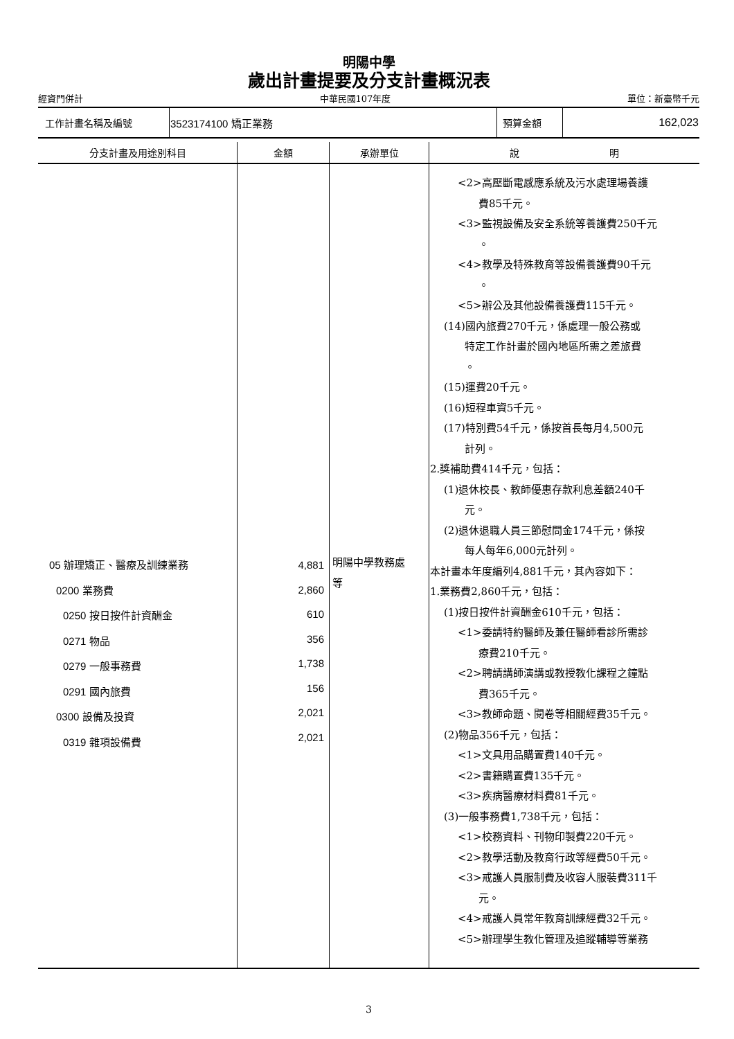明陽中學
歲出計畫提要及分支計畫概況表
經資門併計 中華民國107年度 單位：新臺幣千元
| 工作計畫名稱及編號 | 3523174100 矯正業務 | 預算金額 | 162,023 |
| 分支計畫及用途別科目 | 金額 | 承辦單位 | 說 明 |
| --- | --- | --- | --- |
| 05 辦理矯正、醫療及訓練業務 0200 業務費 0250 按日按件計資酬金 0271 物品 0279 一般事務費 0291 國內旅費 0300 設備及投資 0319 雜項設備費 | 4,881 2,860 610 356 1,738 156 2,021 2,021 | 明陽中學教務處 等 | <2>高壓斷電感應系統及污水處理場養護 費85千元。 <3>監視設備及安全系統等養護費250千元 。 <4>教學及特殊教育等設備養護費90千元 。 <5>辦公及其他設備養護費115千元。 (14)國內旅費270千元，係處理一般公務或 特定工作計畫於國內地區所需之差旅費 。 (15)運費20千元。 (16)短程車資5千元。 (17)特別費54千元，係按首長每月4,500元 計列。 2.獎補助費414千元，包括： (1)退休校長、教師優惠存款利息差額240千 元。 (2)退休退職人員三節慰問金174千元，係按 每人每年6,000元計列。 本計畫本年度編列4,881千元，其內容如下： 1.業務費2,860千元，包括： (1)按日按件計資酬金610千元，包括： <1>委請特約醫師及兼任醫師看診所需診 療費210千元。 <2>聘請講師演講或教授教化課程之鐘點 費365千元。 <3>教師命題、閱卷等相關經費35千元。 (2)物品356千元，包括： <1>文具用品購置費140千元。 <2>書籍購置費135千元。 <3>疾病醫療材料費81千元。 (3)一般事務費1,738千元，包括： <1>校務資料、刊物印製費220千元。 <2>教學活動及教育行政等經費50千元。 <3>戒護人員服制費及收容人服裝費311千 元。 <4>戒護人員常年教育訓練經費32千元。 <5>辦理學生教化管理及追蹤輔導等業務 |
3